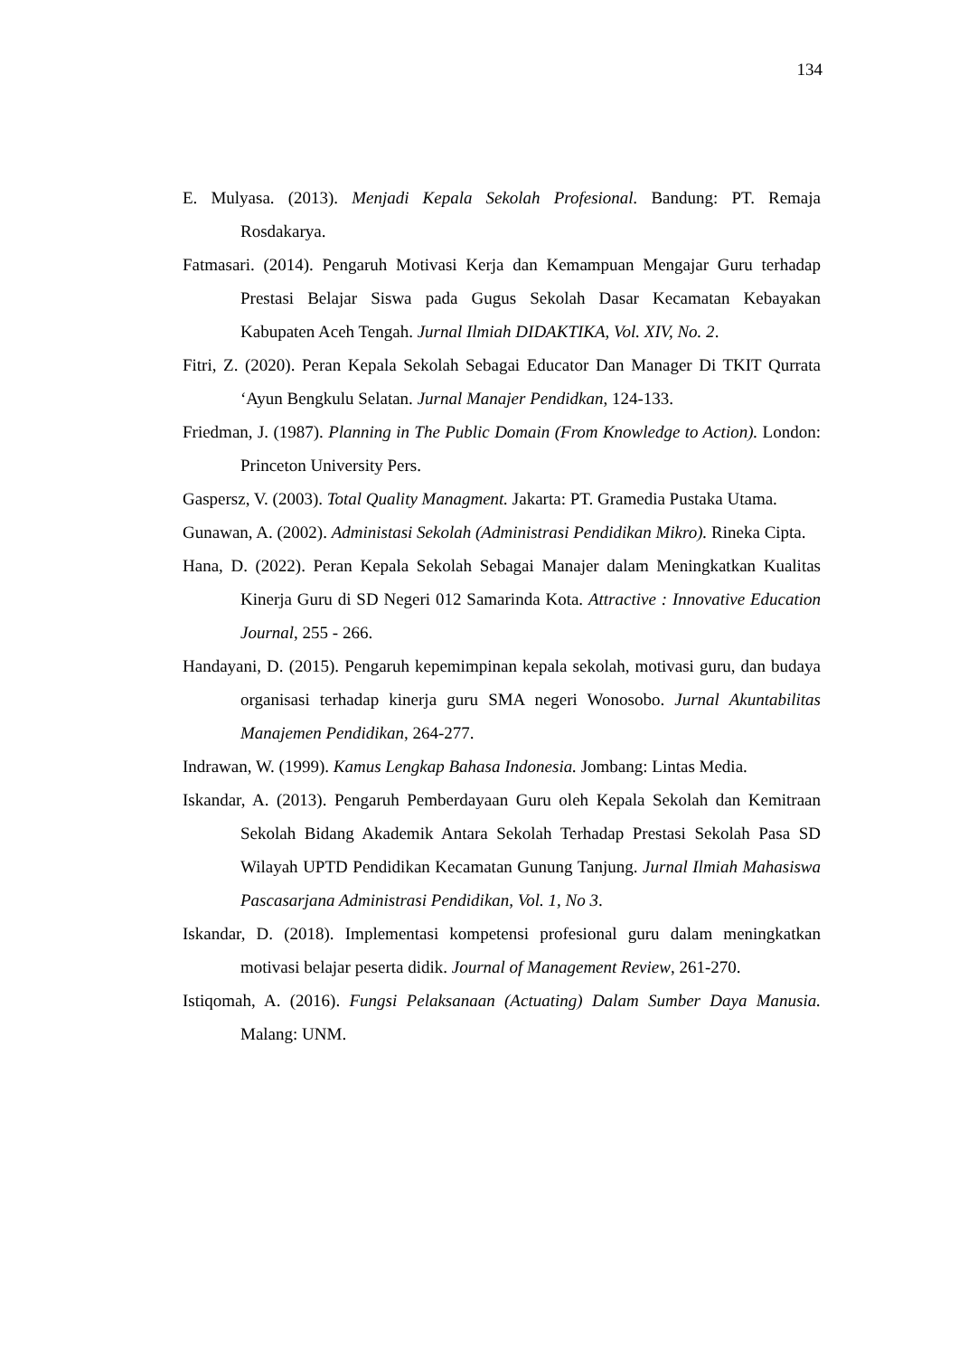134
E. Mulyasa. (2013). Menjadi Kepala Sekolah Profesional. Bandung: PT. Remaja Rosdakarya.
Fatmasari. (2014). Pengaruh Motivasi Kerja dan Kemampuan Mengajar Guru terhadap Prestasi Belajar Siswa pada Gugus Sekolah Dasar Kecamatan Kebayakan Kabupaten Aceh Tengah. Jurnal Ilmiah DIDAKTIKA, Vol. XIV, No. 2.
Fitri, Z. (2020). Peran Kepala Sekolah Sebagai Educator Dan Manager Di TKIT Qurrata ‘Ayun Bengkulu Selatan. Jurnal Manajer Pendidkan, 124-133.
Friedman, J. (1987). Planning in The Public Domain (From Knowledge to Action). London: Princeton University Pers.
Gaspersz, V. (2003). Total Quality Managment. Jakarta: PT. Gramedia Pustaka Utama.
Gunawan, A. (2002). Administasi Sekolah (Administrasi Pendidikan Mikro). Rineka Cipta.
Hana, D. (2022). Peran Kepala Sekolah Sebagai Manajer dalam Meningkatkan Kualitas Kinerja Guru di SD Negeri 012 Samarinda Kota. Attractive : Innovative Education Journal, 255 - 266.
Handayani, D. (2015). Pengaruh kepemimpinan kepala sekolah, motivasi guru, dan budaya organisasi terhadap kinerja guru SMA negeri Wonosobo. Jurnal Akuntabilitas Manajemen Pendidikan, 264-277.
Indrawan, W. (1999). Kamus Lengkap Bahasa Indonesia. Jombang: Lintas Media.
Iskandar, A. (2013). Pengaruh Pemberdayaan Guru oleh Kepala Sekolah dan Kemitraan Sekolah Bidang Akademik Antara Sekolah Terhadap Prestasi Sekolah Pasa SD Wilayah UPTD Pendidikan Kecamatan Gunung Tanjung. Jurnal Ilmiah Mahasiswa Pascasarjana Administrasi Pendidikan, Vol. 1, No 3.
Iskandar, D. (2018). Implementasi kompetensi profesional guru dalam meningkatkan motivasi belajar peserta didik. Journal of Management Review, 261-270.
Istiqomah, A. (2016). Fungsi Pelaksanaan (Actuating) Dalam Sumber Daya Manusia. Malang: UNM.